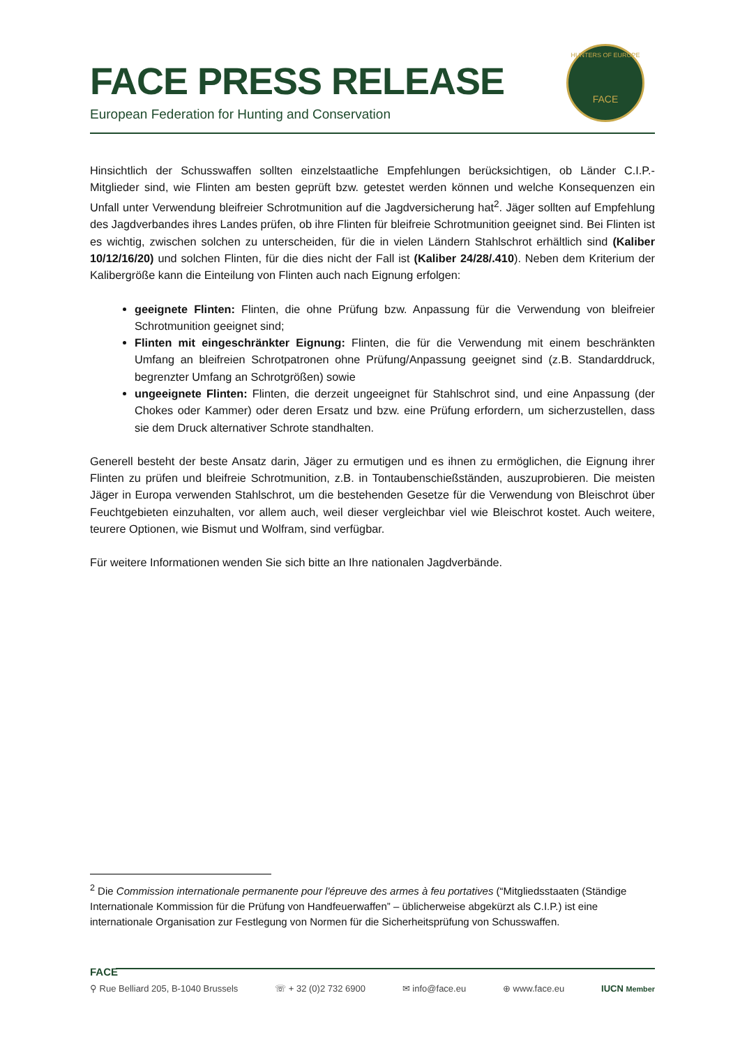FACE PRESS RELEASE
European Federation for Hunting and Conservation
HUNTERS OF EUROPE
FACE
Hinsichtlich der Schusswaffen sollten einzelstaatliche Empfehlungen berücksichtigen, ob Länder C.I.P.-Mitglieder sind, wie Flinten am besten geprüft bzw. getestet werden können und welche Konsequenzen ein Unfall unter Verwendung bleifreier Schrotmunition auf die Jagdversicherung hat<sup>2</sup>. Jäger sollten auf Empfehlung des Jagdverbandes ihres Landes prüfen, ob ihre Flinten für bleifreie Schrotmunition geeignet sind. Bei Flinten ist es wichtig, zwischen solchen zu unterscheiden, für die in vielen Ländern Stahlschrot erhältlich sind (Kaliber 10/12/16/20) und solchen Flinten, für die dies nicht der Fall ist (Kaliber 24/28/.410). Neben dem Kriterium der Kalibergröße kann die Einteilung von Flinten auch nach Eignung erfolgen:
geeignete Flinten: Flinten, die ohne Prüfung bzw. Anpassung für die Verwendung von bleifreier Schrotmunition geeignet sind;
Flinten mit eingeschränkter Eignung: Flinten, die für die Verwendung mit einem beschränkten Umfang an bleifreien Schrotpatronen ohne Prüfung/Anpassung geeignet sind (z.B. Standarddruck, begrenzter Umfang an Schrotgrößen) sowie
ungeeignete Flinten: Flinten, die derzeit ungeeignet für Stahlschrot sind, und eine Anpassung (der Chokes oder Kammer) oder deren Ersatz und bzw. eine Prüfung erfordern, um sicherzustellen, dass sie dem Druck alternativer Schrote standhalten.
Generell besteht der beste Ansatz darin, Jäger zu ermutigen und es ihnen zu ermöglichen, die Eignung ihrer Flinten zu prüfen und bleifreie Schrotmunition, z.B. in Tontaubenschießständen, auszuprobieren. Die meisten Jäger in Europa verwenden Stahlschrot, um die bestehenden Gesetze für die Verwendung von Bleischrot über Feuchtgebieten einzuhalten, vor allem auch, weil dieser vergleichbar viel wie Bleischrot kostet. Auch weitere, teurere Optionen, wie Bismut und Wolfram, sind verfügbar.
Für weitere Informationen wenden Sie sich bitte an Ihre nationalen Jagdverbände.
<sup>2</sup> Die Commission internationale permanente pour l'épreuve des armes à feu portatives (“Mitgliedsstaaten (Ständige Internationale Kommission für die Prüfung von Handfeuerwaffen” – üblicherweise abgekürzt als C.I.P.) ist eine internationale Organisation zur Festlegung von Normen für die Sicherheitsprüfung von Schusswaffen.
FACE
⚲ Rue Belliard 205, B-1040 Brussels ☏ + 32 (0)2 732 6900 ✉ info@face.eu ⊕ www.face.eu IUCN Member